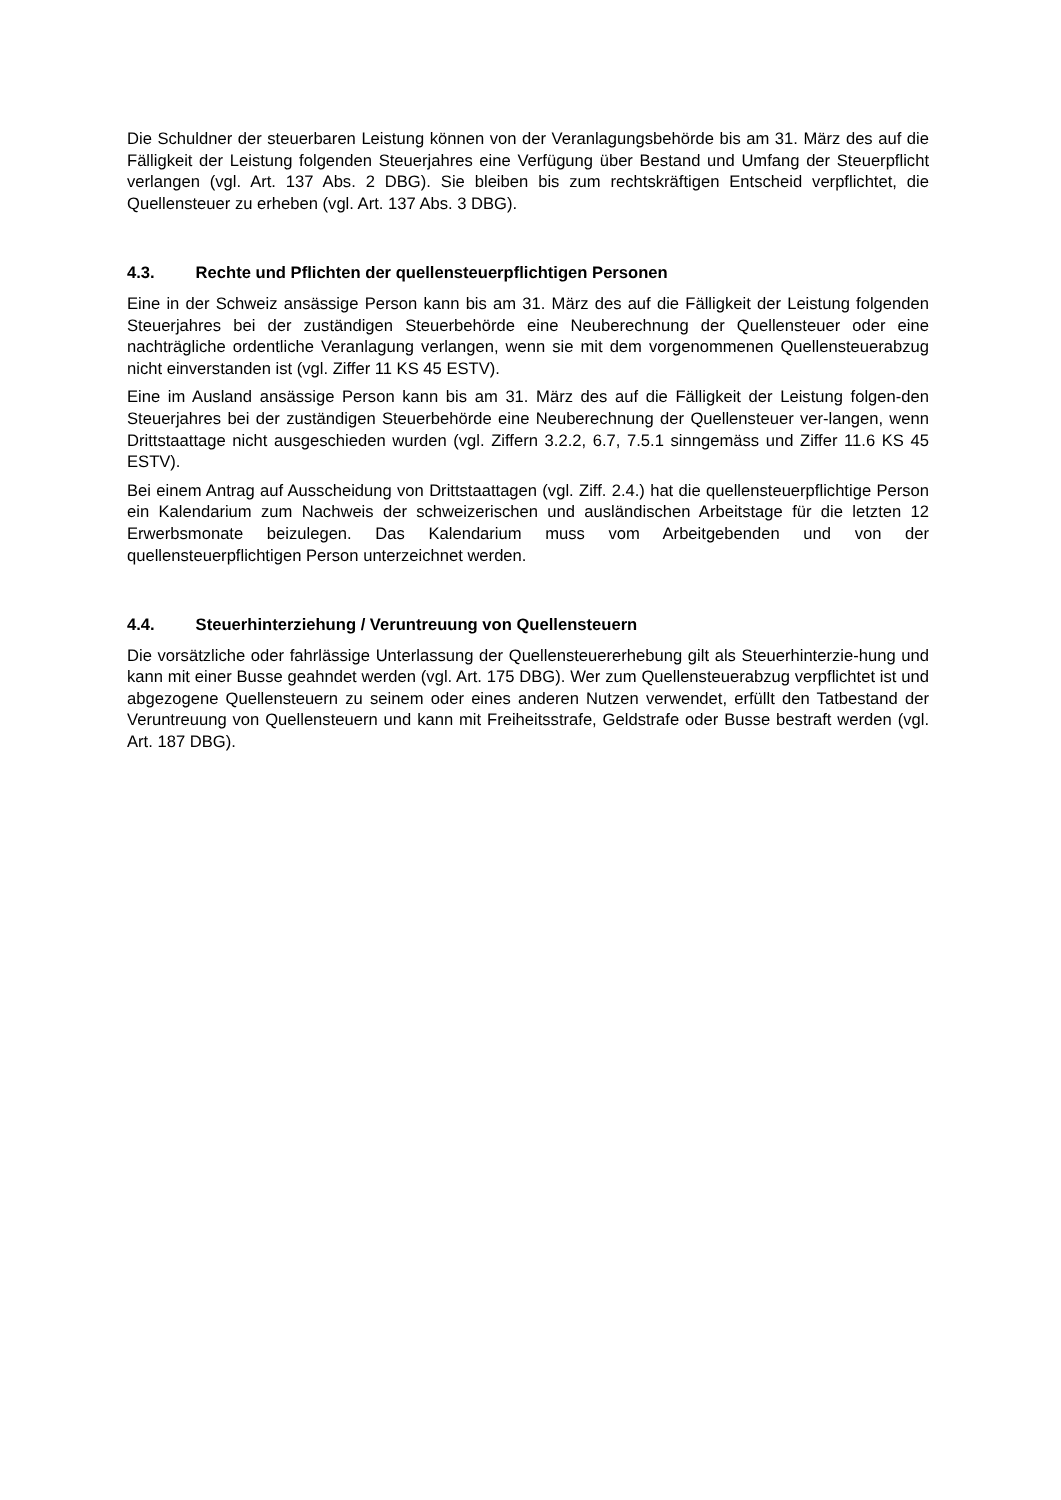Die Schuldner der steuerbaren Leistung können von der Veranlagungsbehörde bis am 31. März des auf die Fälligkeit der Leistung folgenden Steuerjahres eine Verfügung über Bestand und Umfang der Steuerpflicht verlangen (vgl. Art. 137 Abs. 2 DBG). Sie bleiben bis zum rechtskräftigen Entscheid verpflichtet, die Quellensteuer zu erheben (vgl. Art. 137 Abs. 3 DBG).
4.3. Rechte und Pflichten der quellensteuerpflichtigen Personen
Eine in der Schweiz ansässige Person kann bis am 31. März des auf die Fälligkeit der Leistung folgenden Steuerjahres bei der zuständigen Steuerbehörde eine Neuberechnung der Quellensteuer oder eine nachträgliche ordentliche Veranlagung verlangen, wenn sie mit dem vorgenommenen Quellensteuerabzug nicht einverstanden ist (vgl. Ziffer 11 KS 45 ESTV).
Eine im Ausland ansässige Person kann bis am 31. März des auf die Fälligkeit der Leistung folgen-den Steuerjahres bei der zuständigen Steuerbehörde eine Neuberechnung der Quellensteuer ver-langen, wenn Drittstaattage nicht ausgeschieden wurden (vgl. Ziffern 3.2.2, 6.7, 7.5.1 sinngemäss und Ziffer 11.6 KS 45 ESTV).
Bei einem Antrag auf Ausscheidung von Drittstaattagen (vgl. Ziff. 2.4.) hat die quellensteuerpflichtige Person ein Kalendarium zum Nachweis der schweizerischen und ausländischen Arbeitstage für die letzten 12 Erwerbsmonate beizulegen. Das Kalendarium muss vom Arbeitgebenden und von der quellensteuerpflichtigen Person unterzeichnet werden.
4.4. Steuerhinterziehung / Veruntreuung von Quellensteuern
Die vorsätzliche oder fahrlässige Unterlassung der Quellensteuererhebung gilt als Steuerhinterzie-hung und kann mit einer Busse geahndet werden (vgl. Art. 175 DBG). Wer zum Quellensteuerabzug verpflichtet ist und abgezogene Quellensteuern zu seinem oder eines anderen Nutzen verwendet, erfüllt den Tatbestand der Veruntreuung von Quellensteuern und kann mit Freiheitsstrafe, Geldstrafe oder Busse bestraft werden (vgl. Art. 187 DBG).